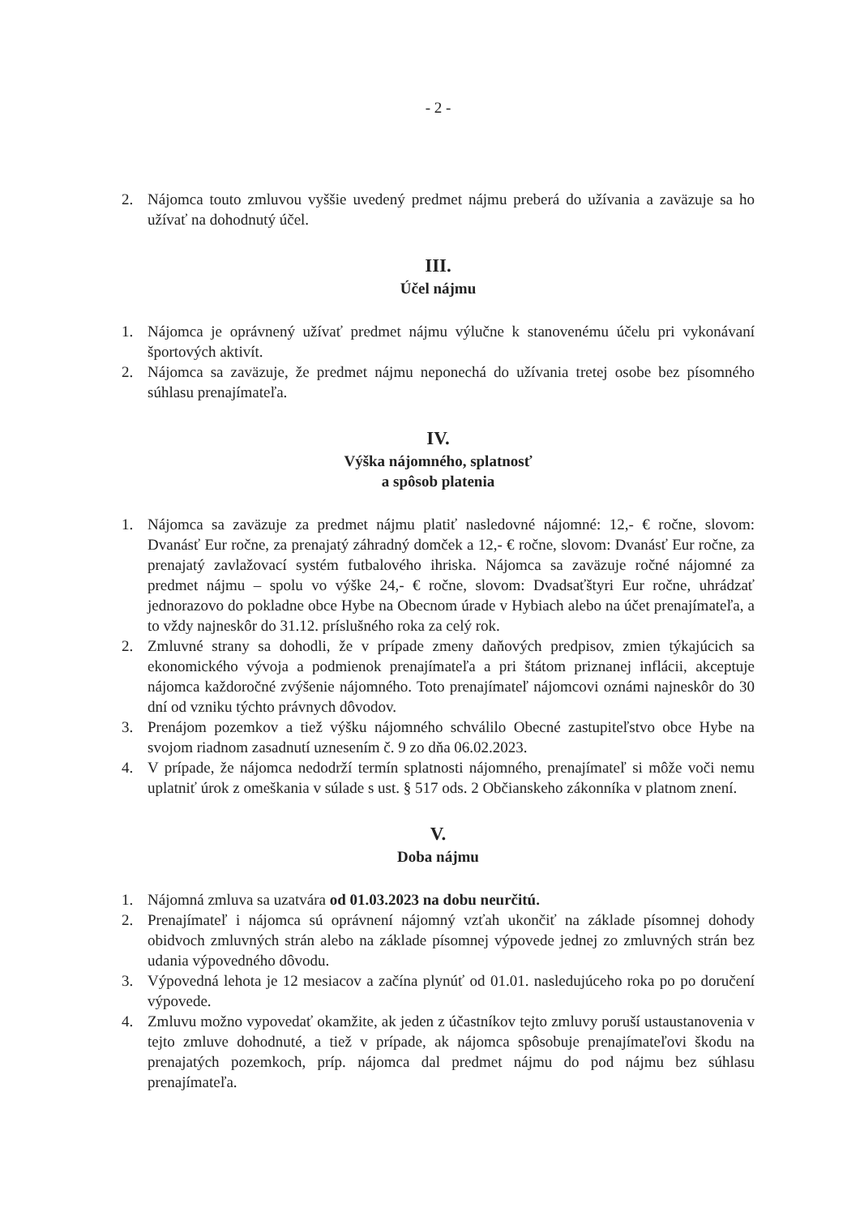- 2 -
2. Nájomca touto zmluvou vyššie uvedený predmet nájmu preberá do užívania a zaväzuje sa ho užívať na dohodnutý účel.
III.
Účel nájmu
1. Nájomca je oprávnený užívať predmet nájmu výlučne k stanovenému účelu pri vykonávaní športových aktivít.
2. Nájomca sa zaväzuje, že predmet nájmu neponechá do užívania tretej osobe bez písomného súhlasu prenajímateľa.
IV.
Výška nájomného, splatnosť
a spôsob platenia
1. Nájomca sa zaväzuje za predmet nájmu platiť nasledovné nájomné: 12,- € ročne, slovom: Dvanásť Eur ročne, za prenajatý záhradný domček a 12,- € ročne, slovom: Dvanásť Eur ročne, za prenajatý zavlažovací systém futbalového ihriska. Nájomca sa zaväzuje ročné nájomné za predmet nájmu – spolu vo výške 24,- € ročne, slovom: Dvadsaťštyri Eur ročne, uhrádzať jednorazovo do pokladne obce Hybe na Obecnom úrade v Hybiach alebo na účet prenajímateľa, a to vždy najneskôr do 31.12. príslušného roka za celý rok.
2. Zmluvné strany sa dohodli, že v prípade zmeny daňových predpisov, zmien týkajúcich sa ekonomického vývoja a podmienok prenajímateľa a pri štátom priznanej inflácii, akceptuje nájomca každoročné zvýšenie nájomného. Toto prenajímateľ nájomcovi oznámi najneskôr do 30 dní od vzniku týchto právnych dôvodov.
3. Prenájom pozemkov a tiež výšku nájomného schválilo Obecné zastupiteľstvo obce Hybe na svojom riadnom zasadnutí uznesením č. 9 zo dňa 06.02.2023.
4. V prípade, že nájomca nedodrží termín splatnosti nájomného, prenajímateľ si môže voči nemu uplatniť úrok z omeškania v súlade s ust. § 517 ods. 2 Občianskeho zákonníka v platnom znení.
V.
Doba nájmu
1. Nájomná zmluva sa uzatvára od 01.03.2023 na dobu neurčitú.
2. Prenajímateľ i nájomca sú oprávnení nájomný vzťah ukončiť na základe písomnej dohody obidvoch zmluvných strán alebo na základe písomnej výpovede jednej zo zmluvných strán bez udania výpovedného dôvodu.
3. Výpovedná lehota je 12 mesiacov a začína plynúť od 01.01. nasledujúceho roka po po doručení výpovede.
4. Zmluvu možno vypovedať okamžite, ak jeden z účastníkov tejto zmluvy poruší ustaustanovenia v tejto zmluve dohodnuté, a tiež v prípade, ak nájomca spôsobuje prenajímateľovi škodu na prenajatých pozemkoch, príp. nájomca dal predmet nájmu do pod nájmu bez súhlasu prenajímateľa.